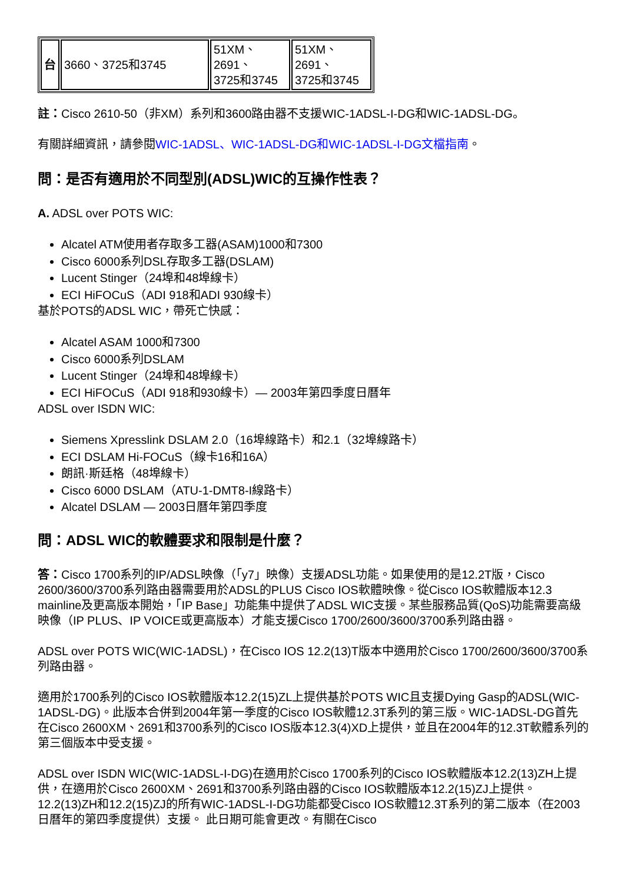| 台 | 3660、3725和3745 | 51XM、 2691、 3725和3745 | 51XM、 2691、 3725和3745 |
註：Cisco 2610-50（非XM）系列和3600路由器不支援WIC-1ADSL-I-DG和WIC-1ADSL-DG。
有關詳細資訊，請參閱WIC-1ADSL、WIC-1ADSL-DG和WIC-1ADSL-I-DG文檔指南。
問：是否有適用於不同型別(ADSL)WIC的互操作性表？
A. ADSL over POTS WIC:
Alcatel ATM使用者存取多工器(ASAM)1000和7300
Cisco 6000系列DSL存取多工器(DSLAM)
Lucent Stinger（24埠和48埠線卡）
ECI HiFOCuS（ADI 918和ADI 930線卡）
基於POTS的ADSL WIC，帶死亡快感：
Alcatel ASAM 1000和7300
Cisco 6000系列DSLAM
Lucent Stinger（24埠和48埠線卡）
ECI HiFOCuS（ADI 918和930線卡）— 2003年第四季度日曆年
ADSL over ISDN WIC:
Siemens Xpresslink DSLAM 2.0（16埠線路卡）和2.1（32埠線路卡）
ECI DSLAM Hi-FOCuS（線卡16和16A）
朗訊·斯廷格（48埠線卡）
Cisco 6000 DSLAM（ATU-1-DMT8-I線路卡）
Alcatel DSLAM — 2003日曆年第四季度
問：ADSL WIC的軟體要求和限制是什麼？
答：Cisco 1700系列的IP/ADSL映像（「y7」映像）支援ADSL功能。如果使用的是12.2T版，Cisco 2600/3600/3700系列路由器需要用於ADSL的PLUS Cisco IOS軟體映像。從Cisco IOS軟體版本12.3 mainline及更高版本開始，「IP Base」功能集中提供了ADSL WIC支援。某些服務品質(QoS)功能需要高級映像（IP PLUS、IP VOICE或更高版本）才能支援Cisco 1700/2600/3600/3700系列路由器。
ADSL over POTS WIC(WIC-1ADSL)，在Cisco IOS 12.2(13)T版本中適用於Cisco 1700/2600/3600/3700系列路由器。
適用於1700系列的Cisco IOS軟體版本12.2(15)ZL上提供基於POTS WIC且支援Dying Gasp的ADSL(WIC-1ADSL-DG)。此版本合併到2004年第一季度的Cisco IOS軟體12.3T系列的第三版。WIC-1ADSL-DG首先在Cisco 2600XM、2691和3700系列的Cisco IOS版本12.3(4)XD上提供，並且在2004年的12.3T軟體系列的第三個版本中受支援。
ADSL over ISDN WIC(WIC-1ADSL-I-DG)在適用於Cisco 1700系列的Cisco IOS軟體版本12.2(13)ZH上提供，在適用於Cisco 2600XM、2691和3700系列路由器的Cisco IOS軟體版本12.2(15)ZJ上提供。12.2(13)ZH和12.2(15)ZJ的所有WIC-1ADSL-I-DG功能都受Cisco IOS軟體12.3T系列的第二版本（在2003日曆年的第四季度提供）支援。 此日期可能會更改。有關在Cisco